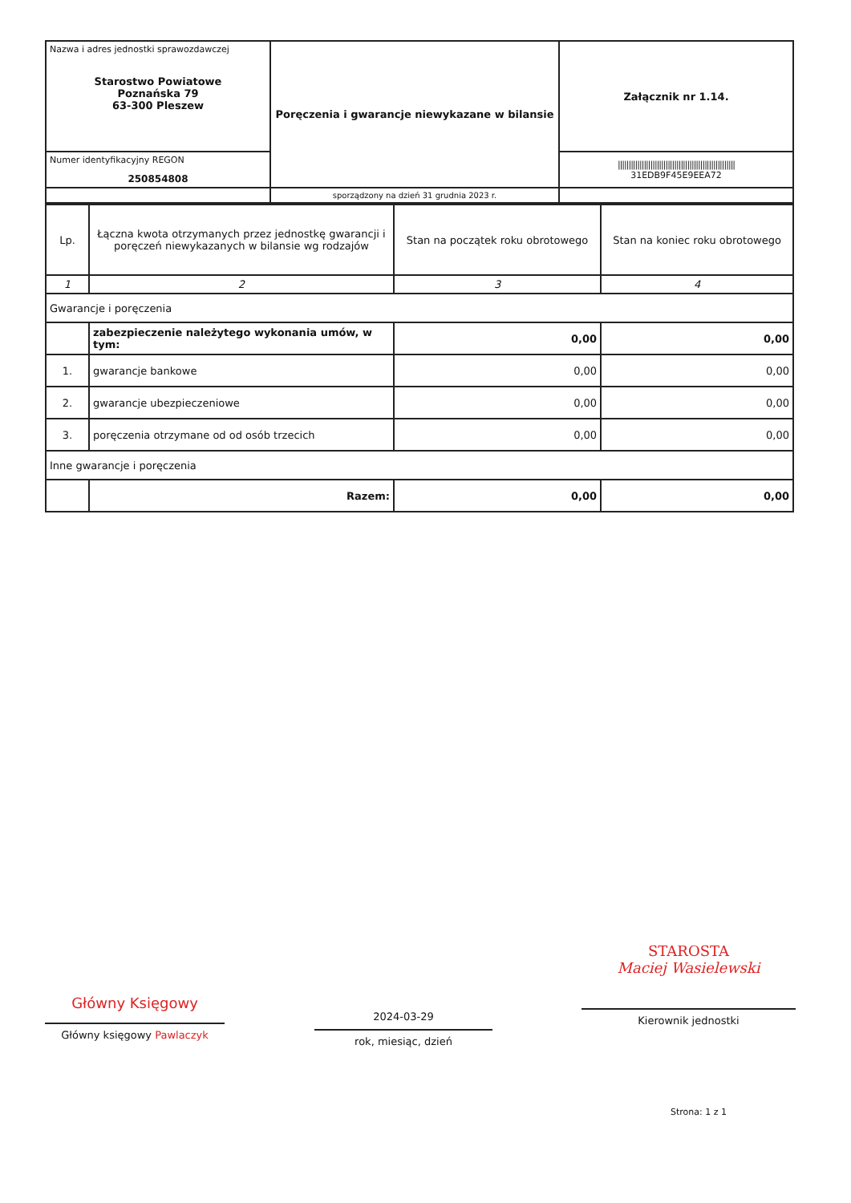| Nazwa i adres jednostki sprawozdawczej Starostwo Powiatowe Poznańska 79 63-300 Pleszew | Poręczenia i gwarancje niewykazane w bilansie | Załącznik nr 1.14. |
| Numer identyfikacyjny REGON 250854808 | | ////////////////////////////////////////////////////// 31EDB9F45E9EEA72 |
| | sporządzony na dzień 31 grudnia 2023 r. | |
| Lp. | Łączna kwota otrzymanych przez jednostkę gwarancji i poręczeń niewykazanych w bilansie wg rodzajów | Stan na początek roku obrotowego | Stan na koniec roku obrotowego |
| --- | --- | --- | --- |
| 1 | 2 | 3 | 4 |
| Gwarancje i poręczenia | | | |
| | zabezpieczenie należytego wykonania umów, w tym: | 0,00 | 0,00 |
| 1. | gwarancje bankowe | 0,00 | 0,00 |
| 2. | gwarancje ubezpieczeniowe | 0,00 | 0,00 |
| 3. | poręczenia otrzymane od od osób trzecich | 0,00 | 0,00 |
| Inne gwarancje i poręczenia | | | |
| | Razem: | 0,00 | 0,00 |
Główny Księgowy
Główny księgowy Pawlaczyk
2024-03-29
rok, miesiąc, dzień
STAROSTA
Maciej Wasielewski
Kierownik jednostki
Strona: 1 z 1